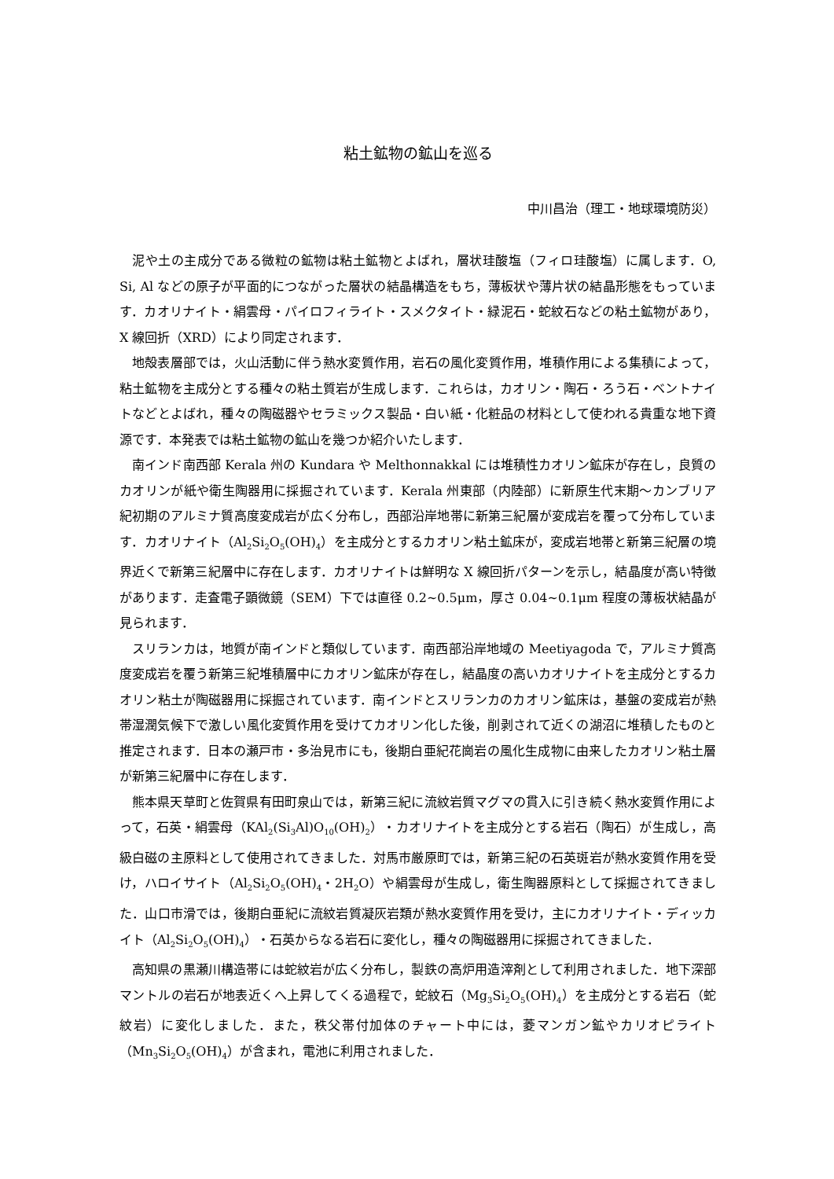粘土鉱物の鉱山を巡る
中川昌治（理工・地球環境防災）
泥や土の主成分である微粒の鉱物は粘土鉱物とよばれ，層状珪酸塩（フィロ珪酸塩）に属します．O, Si, Al などの原子が平面的につながった層状の結晶構造をもち，薄板状や薄片状の結晶形態をもっています．カオリナイト・絹雲母・パイロフィライト・スメクタイト・緑泥石・蛇紋石などの粘土鉱物があり，X 線回折（XRD）により同定されます．
地殻表層部では，火山活動に伴う熱水変質作用，岩石の風化変質作用，堆積作用による集積によって，粘土鉱物を主成分とする種々の粘土質岩が生成します．これらは，カオリン・陶石・ろう石・ベントナイトなどとよばれ，種々の陶磁器やセラミックス製品・白い紙・化粧品の材料として使われる貴重な地下資源です．本発表では粘土鉱物の鉱山を幾つか紹介いたします．
南インド南西部 Kerala 州の Kundara や Melthonnakkal には堆積性カオリン鉱床が存在し，良質のカオリンが紙や衛生陶器用に採掘されています．Kerala 州東部（内陸部）に新原生代末期～カンブリア紀初期のアルミナ質高度変成岩が広く分布し，西部沿岸地帯に新第三紀層が変成岩を覆って分布しています．カオリナイト（Al<sub>2</sub>Si<sub>2</sub>O<sub>5</sub>(OH)<sub>4</sub>）を主成分とするカオリン粘土鉱床が，変成岩地帯と新第三紀層の境界近くで新第三紀層中に存在します．カオリナイトは鮮明な X 線回折パターンを示し，結晶度が高い特徴があります．走査電子顕微鏡（SEM）下では直径 0.2~0.5μm，厚さ 0.04~0.1μm 程度の薄板状結晶が見られます．
スリランカは，地質が南インドと類似しています．南西部沿岸地域の Meetiyagoda で，アルミナ質高度変成岩を覆う新第三紀堆積層中にカオリン鉱床が存在し，結晶度の高いカオリナイトを主成分とするカオリン粘土が陶磁器用に採掘されています．南インドとスリランカのカオリン鉱床は，基盤の変成岩が熱帯湿潤気候下で激しい風化変質作用を受けてカオリン化した後，削剥されて近くの湖沼に堆積したものと推定されます．日本の瀬戸市・多治見市にも，後期白亜紀花崗岩の風化生成物に由来したカオリン粘土層が新第三紀層中に存在します．
熊本県天草町と佐賀県有田町泉山では，新第三紀に流紋岩質マグマの貫入に引き続く熱水変質作用によって，石英・絹雲母（KAl<sub>2</sub>(Si<sub>3</sub>Al)O<sub>10</sub>(OH)<sub>2</sub>）・カオリナイトを主成分とする岩石（陶石）が生成し，高級白磁の主原料として使用されてきました．対馬市厳原町では，新第三紀の石英斑岩が熱水変質作用を受け，ハロイサイト（Al<sub>2</sub>Si<sub>2</sub>O<sub>5</sub>(OH)<sub>4</sub>・2H<sub>2</sub>O）や絹雲母が生成し，衛生陶器原料として採掘されてきました．山口市滑では，後期白亜紀に流紋岩質凝灰岩類が熱水変質作用を受け，主にカオリナイト・ディッカイト（Al<sub>2</sub>Si<sub>2</sub>O<sub>5</sub>(OH)<sub>4</sub>）・石英からなる岩石に変化し，種々の陶磁器用に採掘されてきました．
高知県の黒瀬川構造帯には蛇紋岩が広く分布し，製鉄の高炉用造滓剤として利用されました．地下深部マントルの岩石が地表近くへ上昇してくる過程で，蛇紋石（Mg<sub>3</sub>Si<sub>2</sub>O<sub>5</sub>(OH)<sub>4</sub>）を主成分とする岩石（蛇紋岩）に変化しました．また，秩父帯付加体のチャート中には，菱マンガン鉱やカリオピライト（Mn<sub>3</sub>Si<sub>2</sub>O<sub>5</sub>(OH)<sub>4</sub>）が含まれ，電池に利用されました．